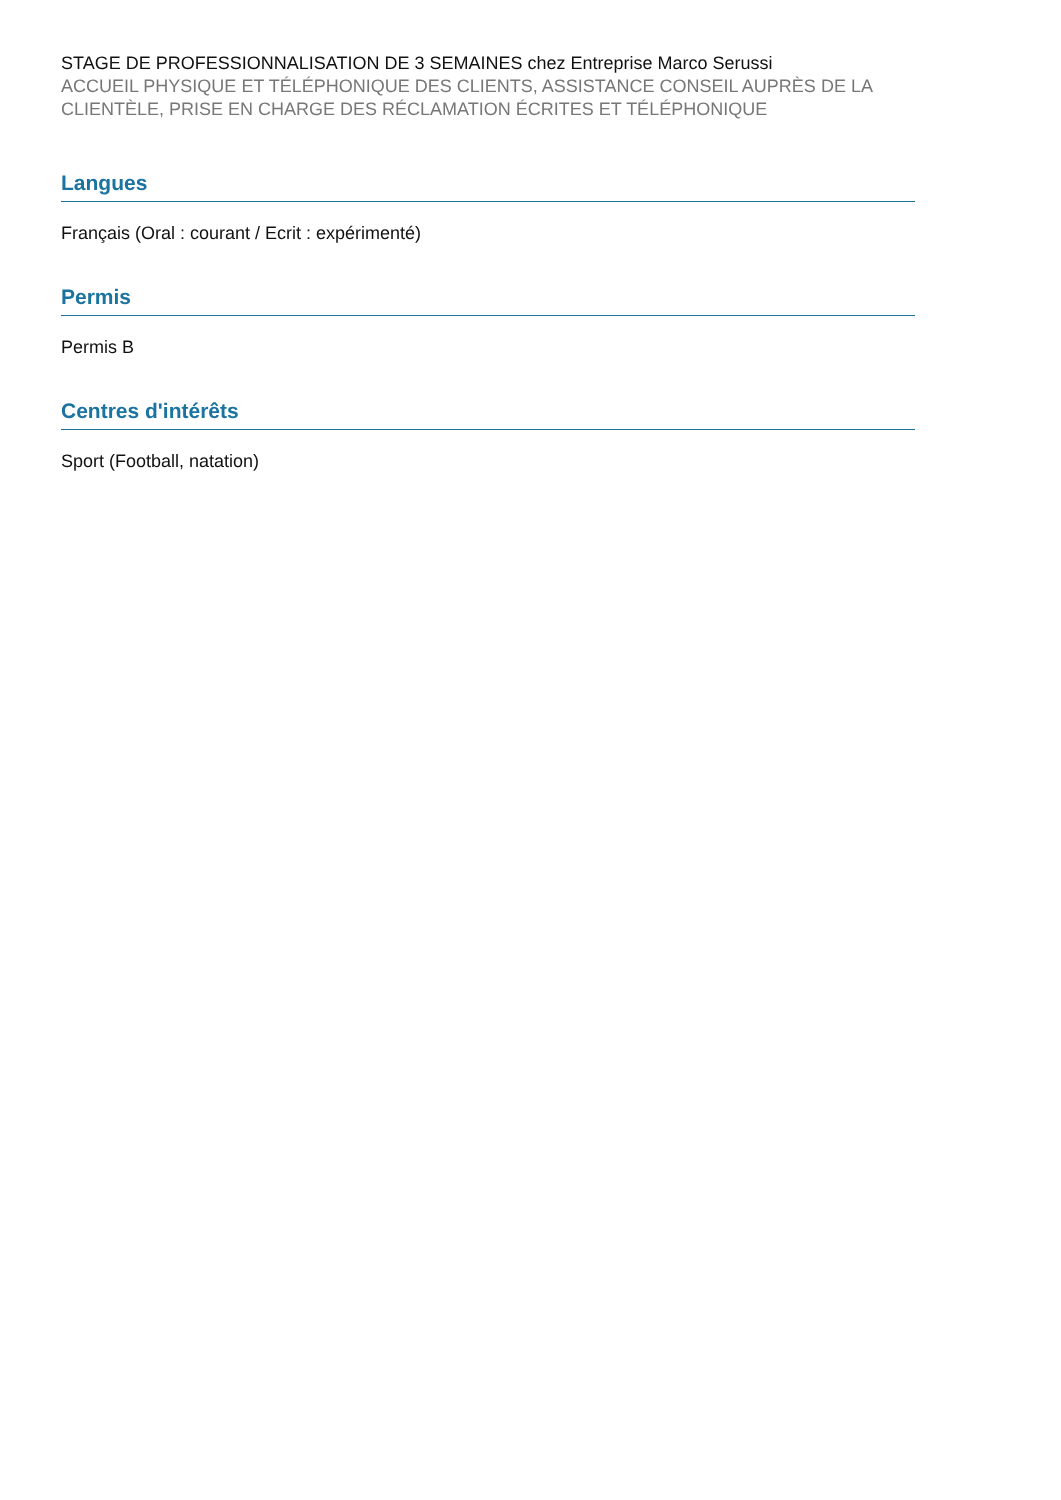STAGE DE PROFESSIONNALISATION DE 3 SEMAINES chez Entreprise Marco Serussi
ACCUEIL PHYSIQUE ET TÉLÉPHONIQUE DES CLIENTS, ASSISTANCE CONSEIL AUPRÈS DE LA CLIENTÈLE, PRISE EN CHARGE DES RÉCLAMATION ÉCRITES ET TÉLÉPHONIQUE
Langues
Français (Oral : courant / Ecrit : expérimenté)
Permis
Permis B
Centres d'intérêts
Sport (Football, natation)